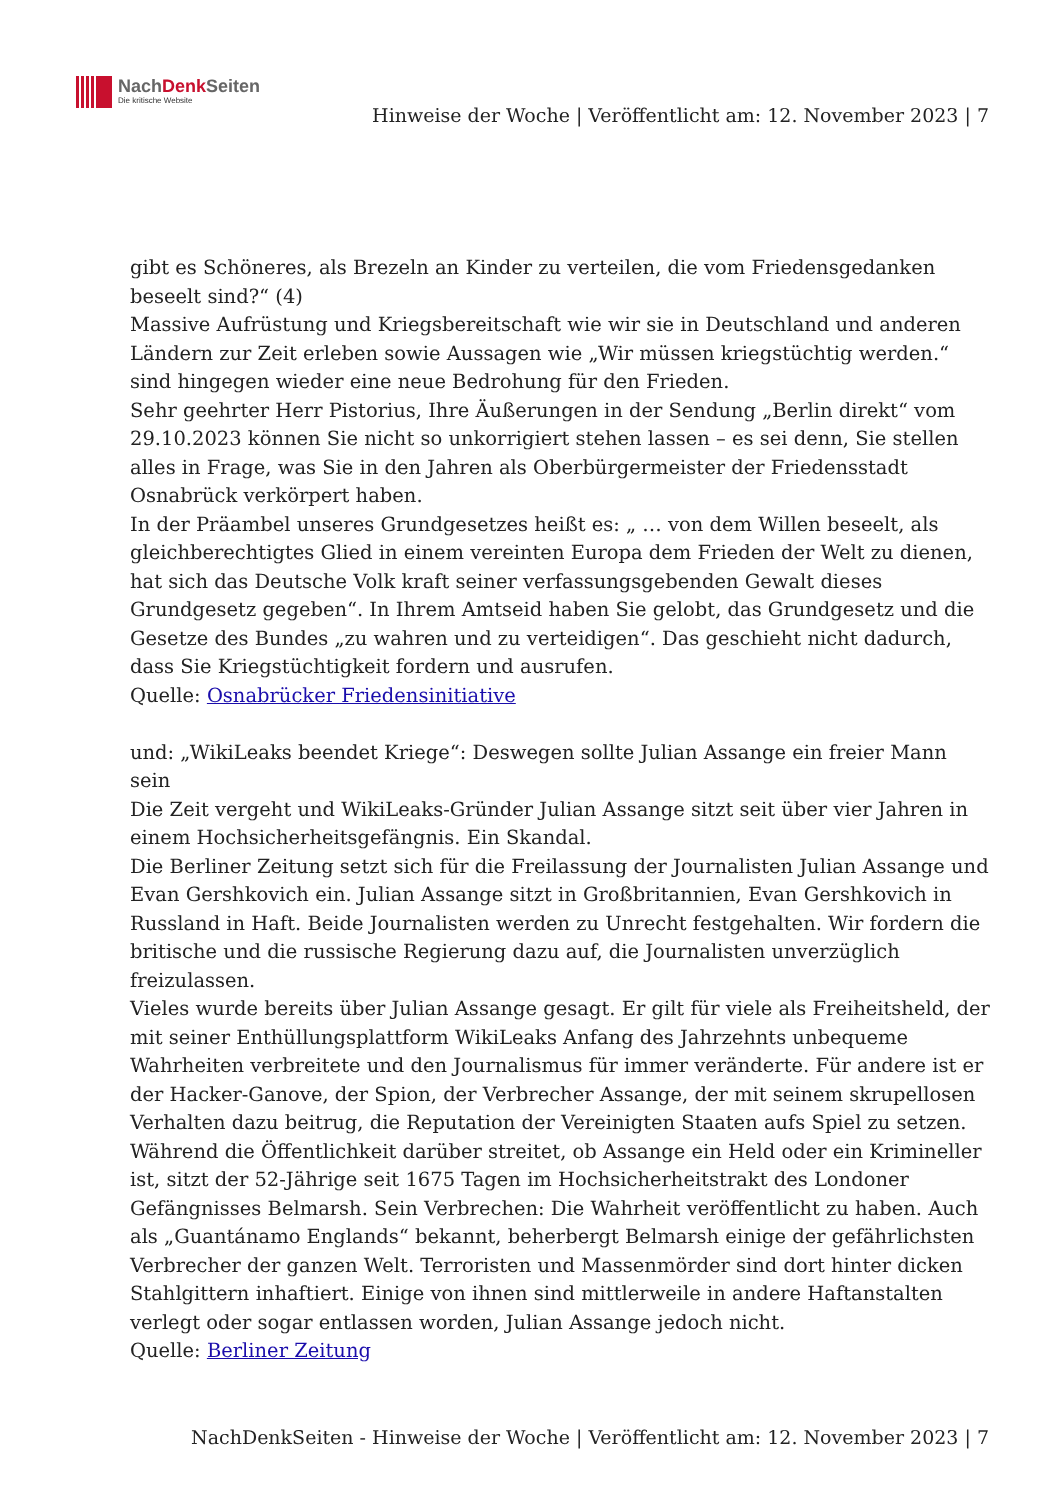NachDenk Seiten
Die kritische Website
Hinweise der Woche | Veröffentlicht am: 12. November 2023 | 7
gibt es Schöneres, als Brezeln an Kinder zu verteilen, die vom Friedensgedanken beseelt sind?“ (4)
Massive Aufrüstung und Kriegsbereitschaft wie wir sie in Deutschland und anderen Ländern zur Zeit erleben sowie Aussagen wie „Wir müssen kriegstüchtig werden.“ sind hingegen wieder eine neue Bedrohung für den Frieden.
Sehr geehrter Herr Pistorius, Ihre Äußerungen in der Sendung „Berlin direkt“ vom 29.10.2023 können Sie nicht so unkorrigiert stehen lassen – es sei denn, Sie stellen alles in Frage, was Sie in den Jahren als Oberbürgermeister der Friedensstadt Osnabrück verkörpert haben.
In der Präambel unseres Grundgesetzes heißt es: „ … von dem Willen beseelt, als gleichberechtigtes Glied in einem vereinten Europa dem Frieden der Welt zu dienen, hat sich das Deutsche Volk kraft seiner verfassungsgebenden Gewalt dieses Grundgesetz gegeben“. In Ihrem Amtseid haben Sie gelobt, das Grundgesetz und die Gesetze des Bundes „zu wahren und zu verteidigen“. Das geschieht nicht dadurch, dass Sie Kriegstüchtigkeit fordern und ausrufen.
Quelle: Osnabrücker Friedensinitiative
und: „WikiLeaks beendet Kriege“: Deswegen sollte Julian Assange ein freier Mann sein
Die Zeit vergeht und WikiLeaks-Gründer Julian Assange sitzt seit über vier Jahren in einem Hochsicherheitsgefängnis. Ein Skandal.
Die Berliner Zeitung setzt sich für die Freilassung der Journalisten Julian Assange und Evan Gershkovich ein. Julian Assange sitzt in Großbritannien, Evan Gershkovich in Russland in Haft. Beide Journalisten werden zu Unrecht festgehalten. Wir fordern die britische und die russische Regierung dazu auf, die Journalisten unverzüglich freizulassen.
Vieles wurde bereits über Julian Assange gesagt. Er gilt für viele als Freiheitsheld, der mit seiner Enthüllungsplattform WikiLeaks Anfang des Jahrzehnts unbequeme Wahrheiten verbreitete und den Journalismus für immer veränderte. Für andere ist er der Hacker-Ganove, der Spion, der Verbrecher Assange, der mit seinem skrupellosen Verhalten dazu beitrug, die Reputation der Vereinigten Staaten aufs Spiel zu setzen. Während die Öffentlichkeit darüber streitet, ob Assange ein Held oder ein Krimineller ist, sitzt der 52-Jährige seit 1675 Tagen im Hochsicherheitstrakt des Londoner Gefängnisses Belmarsh. Sein Verbrechen: Die Wahrheit veröffentlicht zu haben. Auch als „Guantánamo Englands“ bekannt, beherbergt Belmarsh einige der gefährlichsten Verbrecher der ganzen Welt. Terroristen und Massenmörder sind dort hinter dicken Stahlgittern inhaftiert. Einige von ihnen sind mittlerweile in andere Haftanstalten verlegt oder sogar entlassen worden, Julian Assange jedoch nicht.
Quelle: Berliner Zeitung
NachDenkSeiten - Hinweise der Woche | Veröffentlicht am: 12. November 2023 | 7